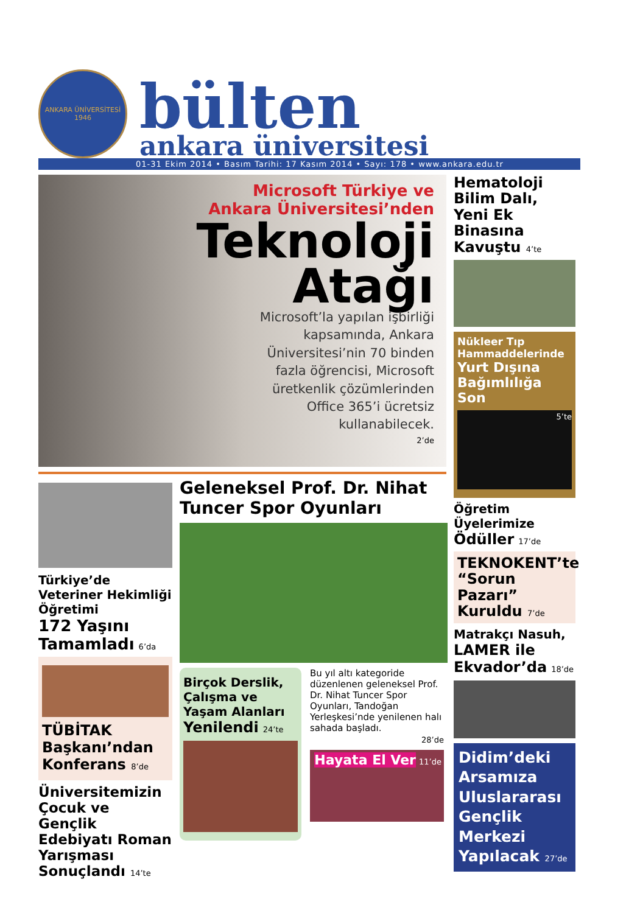ANKARA ÜNİVERSİTESİ
1946
bülten
ankara üniversitesi
01-31 Ekim 2014 • Basım Tarihi: 17 Kasım 2014 • Sayı: 178 • www.ankara.edu.tr
Microsoft Türkiye ve
Ankara Üniversitesi’nden
Teknoloji
Atağı
Microsoft’la yapılan işbirliği kapsamında, Ankara Üniversitesi’nin 70 binden fazla öğrencisi, Microsoft üretkenlik çözümlerinden Office 365’i ücretsiz kullanabilecek.
2’de
Türkiye’de Veteriner Hekimliği Öğretimi
172 Yaşını Tamamladı 6’da
TÜBİTAK Başkanı’ndan Konferans 8’de
Üniversitemizin Çocuk ve Gençlik Edebiyatı Roman Yarışması Sonuçlandı 14’te
Geleneksel Prof. Dr. Nihat Tuncer Spor Oyunları
Birçok Derslik, Çalışma ve Yaşam Alanları Yenilendi 24’te
Bu yıl altı kategoride düzenlenen geleneksel Prof. Dr. Nihat Tuncer Spor Oyunları, Tandoğan Yerleşkesi’nde yenilenen halı sahada başladı.
28’de
Hayata El Ver 11’de
Hematoloji Bilim Dalı, Yeni Ek Binasına Kavuştu 4’te
Nükleer Tıp Hammaddelerinde
Yurt Dışına Bağımlılığa Son
5’te
Öğretim Üyelerimize Ödüller 17’de
TEKNOKENT’te “Sorun Pazarı” Kuruldu 7’de
Matrakçı Nasuh, LAMER ile Ekvador’da 18’de
Didim’deki Arsamıza Uluslararası Gençlik Merkezi Yapılacak 27’de